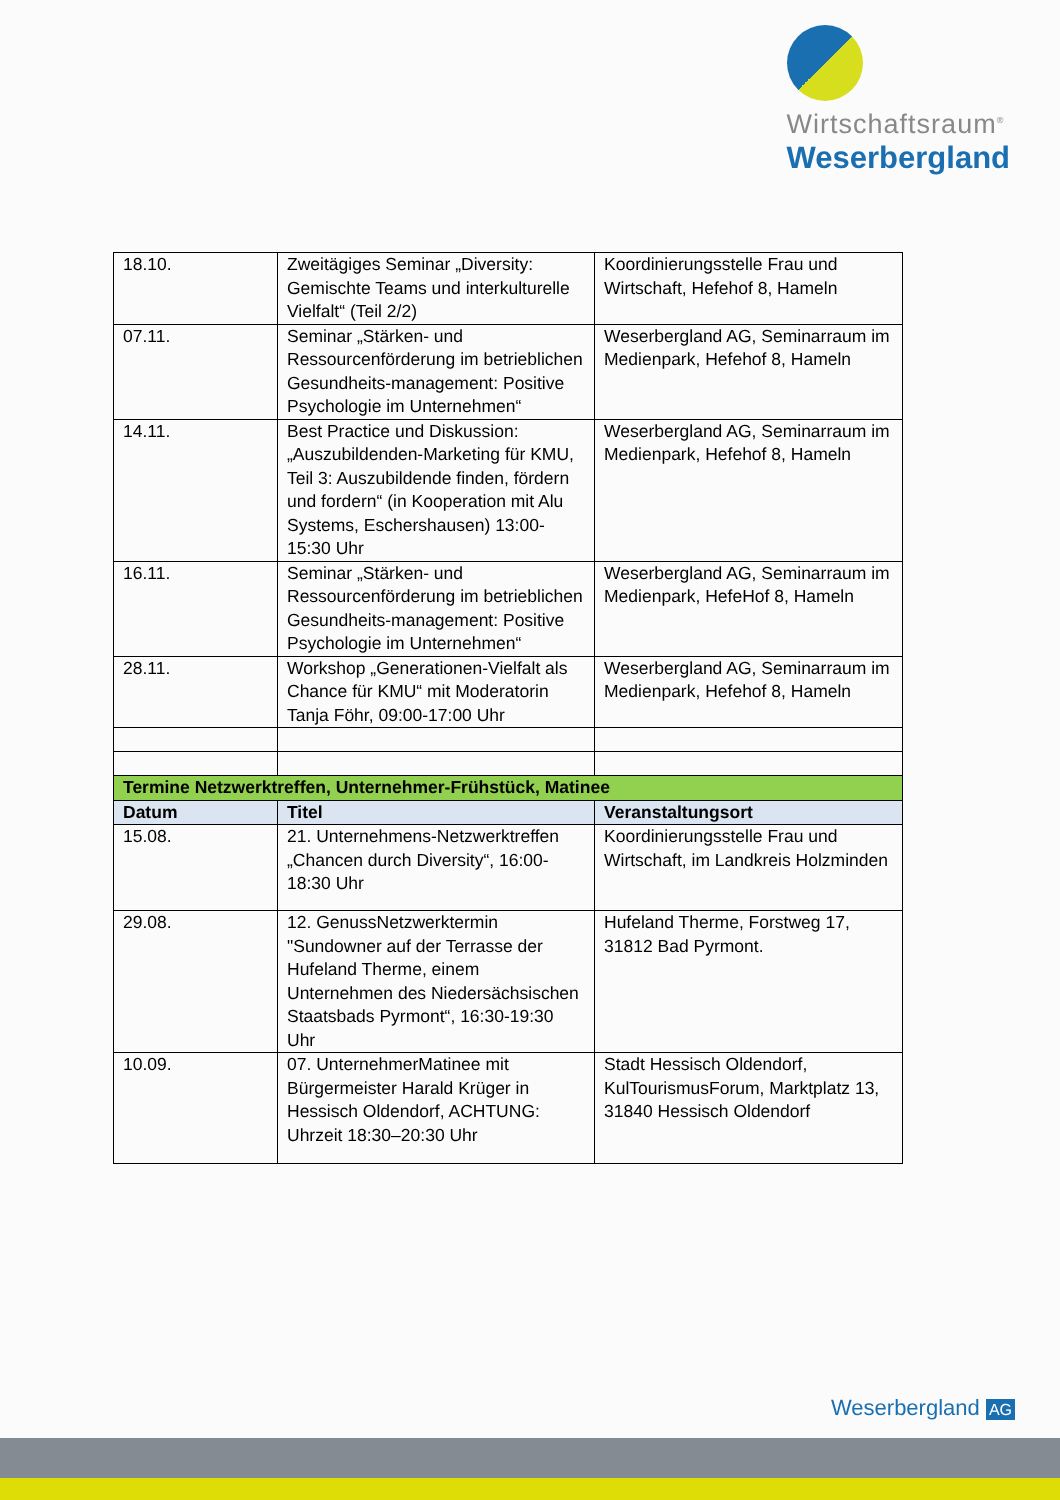Wirtschaftsraum<sup>®</sup>
Weserbergland
| 18.10. | Zweitägiges Seminar „Diversity: Gemischte Teams und interkulturelle Vielfalt“ (Teil 2/2) | Koordinierungsstelle Frau und Wirtschaft, Hefehof 8, Hameln |
| 07.11. | Seminar „Stärken- und Ressourcenförderung im betrieblichen Gesundheits-management: Positive Psychologie im Unternehmen“ | Weserbergland AG, Seminarraum im Medienpark, Hefehof 8, Hameln |
| 14.11. | Best Practice und Diskussion: „Auszubildenden-Marketing für KMU, Teil 3: Auszubildende finden, fördern und fordern“ (in Kooperation mit Alu Systems, Eschershausen) 13:00-15:30 Uhr | Weserbergland AG, Seminarraum im Medienpark, Hefehof 8, Hameln |
| 16.11. | Seminar „Stärken- und Ressourcenförderung im betrieblichen Gesundheits-management: Positive Psychologie im Unternehmen“ | Weserbergland AG, Seminarraum im Medienpark, HefeHof 8, Hameln |
| 28.11. | Workshop „Generationen-Vielfalt als Chance für KMU“ mit Moderatorin Tanja Föhr, 09:00-17:00 Uhr | Weserbergland AG, Seminarraum im Medienpark, Hefehof 8, Hameln |
| Termine Netzwerktreffen, Unternehmer-Frühstück, Matinee | | |
| Datum | Titel | Veranstaltungsort |
| 15.08. | 21. Unternehmens-Netzwerktreffen „Chancen durch Diversity“, 16:00-18:30 Uhr | Koordinierungsstelle Frau und Wirtschaft, im Landkreis Holzminden |
| 29.08. | 12. GenussNetzwerktermin "Sundowner auf der Terrasse der Hufeland Therme, einem Unternehmen des Niedersächsischen Staatsbads Pyrmont“, 16:30-19:30 Uhr | Hufeland Therme, Forstweg 17, 31812 Bad Pyrmont. |
| 10.09. | 07. UnternehmerMatinee mit Bürgermeister Harald Krüger in Hessisch Oldendorf, ACHTUNG: Uhrzeit 18:30–20:30 Uhr | Stadt Hessisch Oldendorf, KulTourismusForum, Marktplatz 13, 31840 Hessisch Oldendorf |
Weserbergland AG